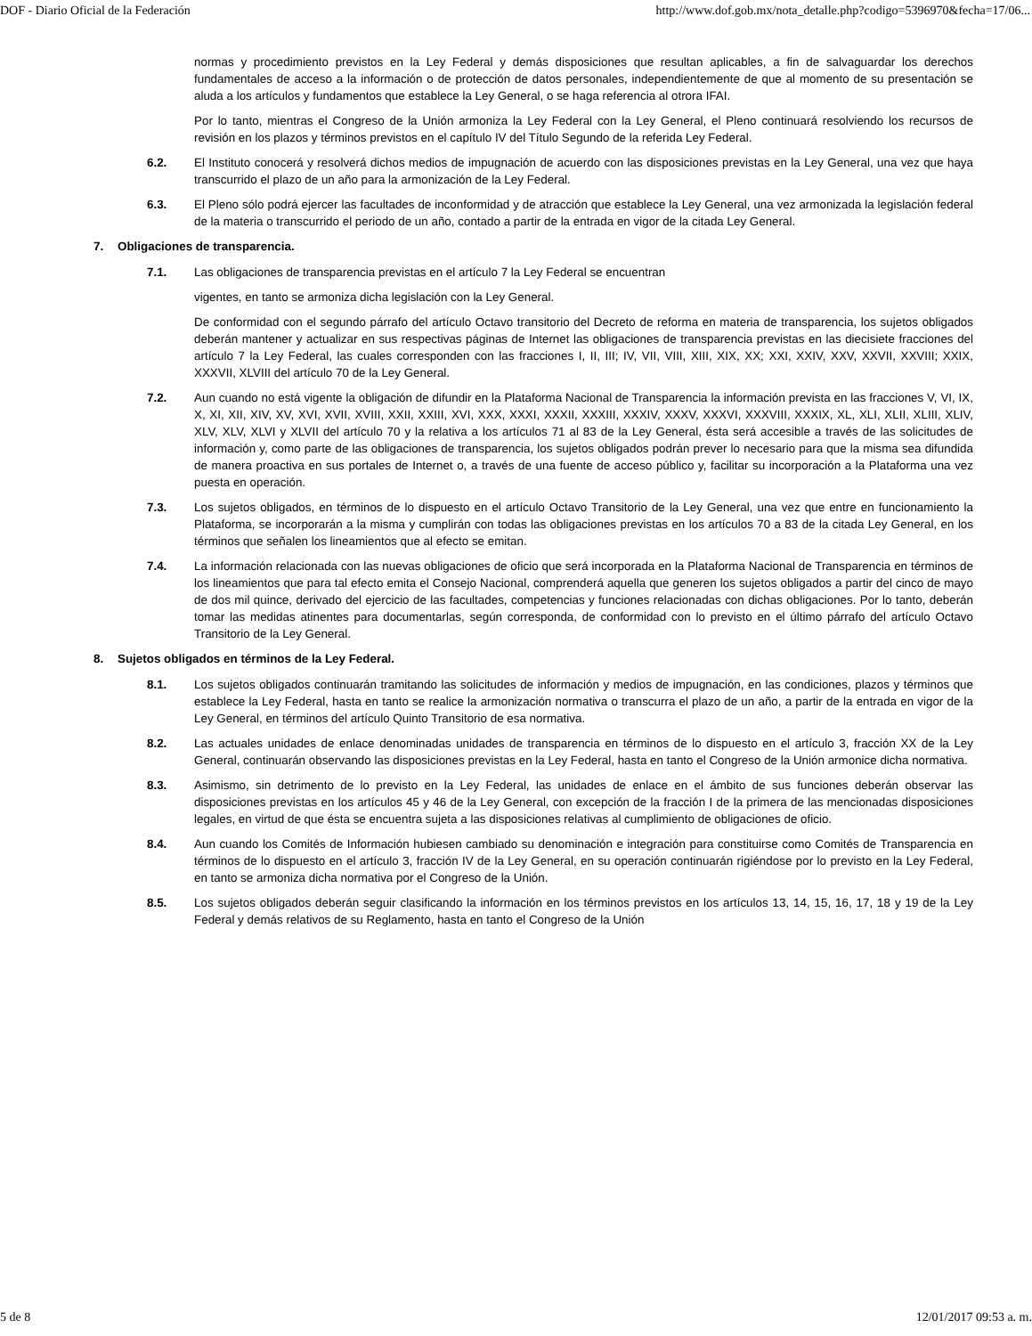DOF - Diario Oficial de la Federación http://www.dof.gob.mx/nota_detalle.php?codigo=5396970&fecha=17/06...
normas y procedimiento previstos en la Ley Federal y demás disposiciones que resultan aplicables, a fin de salvaguardar los derechos fundamentales de acceso a la información o de protección de datos personales, independientemente de que al momento de su presentación se aluda a los artículos y fundamentos que establece la Ley General, o se haga referencia al otrora IFAI.
Por lo tanto, mientras el Congreso de la Unión armoniza la Ley Federal con la Ley General, el Pleno continuará resolviendo los recursos de revisión en los plazos y términos previstos en el capítulo IV del Título Segundo de la referida Ley Federal.
6.2. El Instituto conocerá y resolverá dichos medios de impugnación de acuerdo con las disposiciones previstas en la Ley General, una vez que haya transcurrido el plazo de un año para la armonización de la Ley Federal.
6.3. El Pleno sólo podrá ejercer las facultades de inconformidad y de atracción que establece la Ley General, una vez armonizada la legislación federal de la materia o transcurrido el periodo de un año, contado a partir de la entrada en vigor de la citada Ley General.
7. Obligaciones de transparencia.
7.1. Las obligaciones de transparencia previstas en el artículo 7 la Ley Federal se encuentran
vigentes, en tanto se armoniza dicha legislación con la Ley General.
De conformidad con el segundo párrafo del artículo Octavo transitorio del Decreto de reforma en materia de transparencia, los sujetos obligados deberán mantener y actualizar en sus respectivas páginas de Internet las obligaciones de transparencia previstas en las diecisiete fracciones del artículo 7 la Ley Federal, las cuales corresponden con las fracciones I, II, III; IV, VII, VIII, XIII, XIX, XX; XXI, XXIV, XXV, XXVII, XXVIII; XXIX, XXXVII, XLVIII del artículo 70 de la Ley General.
7.2. Aun cuando no está vigente la obligación de difundir en la Plataforma Nacional de Transparencia la información prevista en las fracciones V, VI, IX, X, XI, XII, XIV, XV, XVI, XVII, XVIII, XXII, XXIII, XVI, XXX, XXXI, XXXII, XXXIII, XXXIV, XXXV, XXXVI, XXXVIII, XXXIX, XL, XLI, XLII, XLIII, XLIV, XLV, XLV, XLVI y XLVII del artículo 70 y la relativa a los artículos 71 al 83 de la Ley General, ésta será accesible a través de las solicitudes de información y, como parte de las obligaciones de transparencia, los sujetos obligados podrán prever lo necesario para que la misma sea difundida de manera proactiva en sus portales de Internet o, a través de una fuente de acceso público y, facilitar su incorporación a la Plataforma una vez puesta en operación.
7.3. Los sujetos obligados, en términos de lo dispuesto en el artículo Octavo Transitorio de la Ley General, una vez que entre en funcionamiento la Plataforma, se incorporarán a la misma y cumplirán con todas las obligaciones previstas en los artículos 70 a 83 de la citada Ley General, en los términos que señalen los lineamientos que al efecto se emitan.
7.4. La información relacionada con las nuevas obligaciones de oficio que será incorporada en la Plataforma Nacional de Transparencia en términos de los lineamientos que para tal efecto emita el Consejo Nacional, comprenderá aquella que generen los sujetos obligados a partir del cinco de mayo de dos mil quince, derivado del ejercicio de las facultades, competencias y funciones relacionadas con dichas obligaciones. Por lo tanto, deberán tomar las medidas atinentes para documentarlas, según corresponda, de conformidad con lo previsto en el último párrafo del artículo Octavo Transitorio de la Ley General.
8. Sujetos obligados en términos de la Ley Federal.
8.1. Los sujetos obligados continuarán tramitando las solicitudes de información y medios de impugnación, en las condiciones, plazos y términos que establece la Ley Federal, hasta en tanto se realice la armonización normativa o transcurra el plazo de un año, a partir de la entrada en vigor de la Ley General, en términos del artículo Quinto Transitorio de esa normativa.
8.2. Las actuales unidades de enlace denominadas unidades de transparencia en términos de lo dispuesto en el artículo 3, fracción XX de la Ley General, continuarán observando las disposiciones previstas en la Ley Federal, hasta en tanto el Congreso de la Unión armonice dicha normativa.
8.3. Asimismo, sin detrimento de lo previsto en la Ley Federal, las unidades de enlace en el ámbito de sus funciones deberán observar las disposiciones previstas en los artículos 45 y 46 de la Ley General, con excepción de la fracción I de la primera de las mencionadas disposiciones legales, en virtud de que ésta se encuentra sujeta a las disposiciones relativas al cumplimiento de obligaciones de oficio.
8.4. Aun cuando los Comités de Información hubiesen cambiado su denominación e integración para constituirse como Comités de Transparencia en términos de lo dispuesto en el artículo 3, fracción IV de la Ley General, en su operación continuarán rigiéndose por lo previsto en la Ley Federal, en tanto se armoniza dicha normativa por el Congreso de la Unión.
8.5. Los sujetos obligados deberán seguir clasificando la información en los términos previstos en los artículos 13, 14, 15, 16, 17, 18 y 19 de la Ley Federal y demás relativos de su Reglamento, hasta en tanto el Congreso de la Unión
5 de 8 12/01/2017 09:53 a. m.